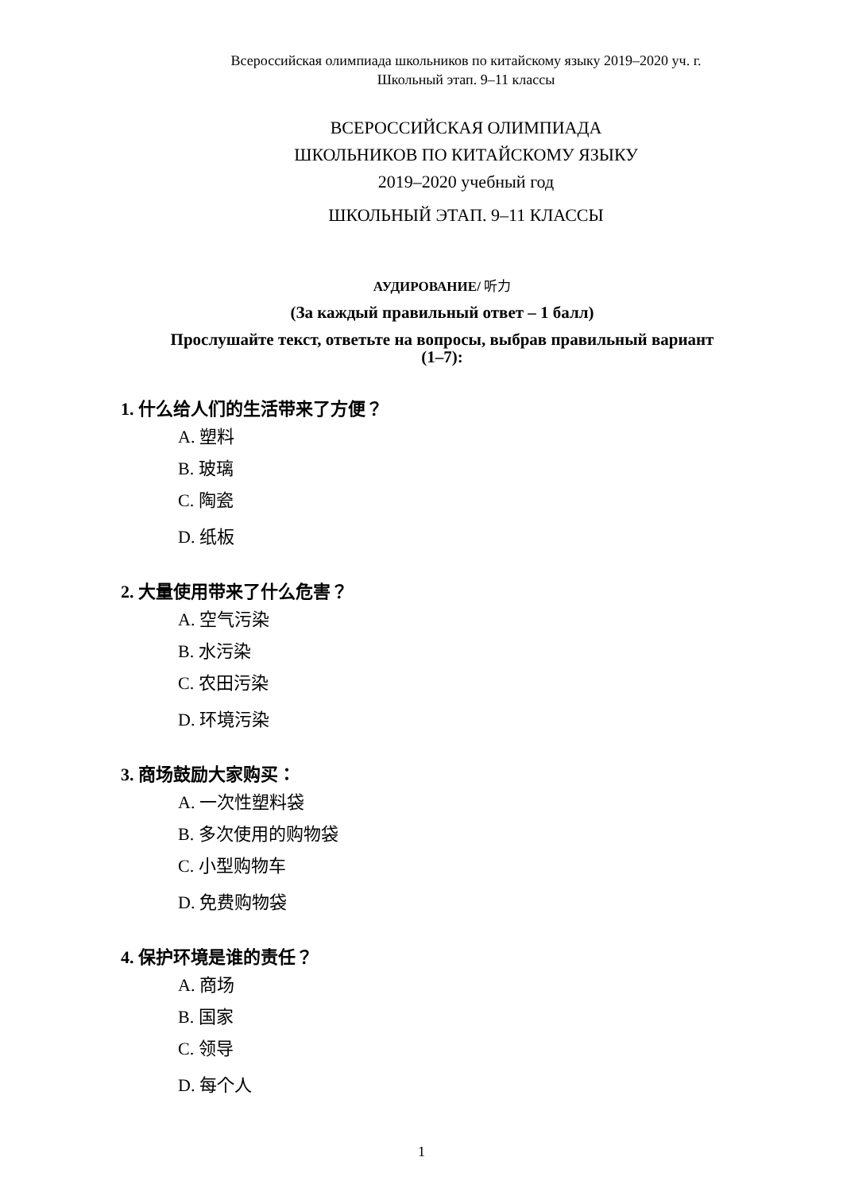Всероссийская олимпиада школьников по китайскому языку 2019–2020 уч. г.
Школьный этап. 9–11 классы
ВСЕРОССИЙСКАЯ ОЛИМПИАДА
ШКОЛЬНИКОВ ПО КИТАЙСКОМУ ЯЗЫКУ
2019–2020 учебный год
ШКОЛЬНЫЙ ЭТАП. 9–11 КЛАССЫ
АУДИРОВАНИЕ/ 听力
(За каждый правильный ответ – 1 балл)
Прослушайте текст, ответьте на вопросы, выбрав правильный вариант
(1–7):
1. 什么给人们的生活带来了方便？
A. 塑料
B. 玻璃
C. 陶瓷
D. 纸板
2. 大量使用带来了什么危害？
A. 空气污染
B. 水污染
C. 农田污染
D. 环境污染
3. 商场鼓励大家购买：
A. 一次性塑料袋
B. 多次使用的购物袋
C. 小型购物车
D. 免费购物袋
4. 保护环境是谁的责任？
A. 商场
B. 国家
C. 领导
D. 每个人
1